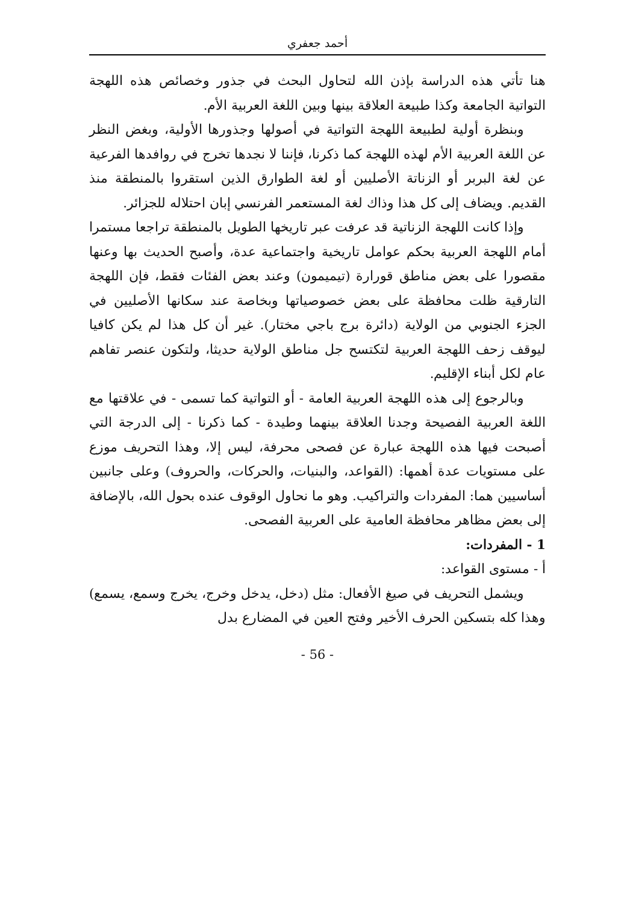أحمد جعفري
هنا تأتي هذه الدراسة بإذن الله لتحاول البحث في جذور وخصائص هذه اللهجة التواتية الجامعة وكذا طبيعة العلاقة بينها وبين اللغة العربية الأم.
وبنظرة أولية لطبيعة اللهجة التواتية في أصولها وجذورها الأولية، وبغض النظر عن اللغة العربية الأم لهذه اللهجة كما ذكرنا، فإننا لا نجدها تخرج في روافدها الفرعية عن لغة البربر أو الزناتة الأصليين أو لغة الطوارق الذين استقروا بالمنطقة منذ القديم. ويضاف إلى كل هذا وذاك لغة المستعمر الفرنسي إبان احتلاله للجزائر.
وإذا كانت اللهجة الزناتية قد عرفت عبر تاريخها الطويل بالمنطقة تراجعا مستمرا أمام اللهجة العربية بحكم عوامل تاريخية واجتماعية عدة، وأصبح الحديث بها وعنها مقصورا على بعض مناطق قورارة (تيميمون) وعند بعض الفئات فقط، فإن اللهجة التارقية ظلت محافظة على بعض خصوصياتها وبخاصة عند سكانها الأصليين في الجزء الجنوبي من الولاية (دائرة برج باجي مختار). غير أن كل هذا لم يكن كافيا ليوقف زحف اللهجة العربية لتكتسح جل مناطق الولاية حديثا، ولتكون عنصر تفاهم عام لكل أبناء الإقليم.
وبالرجوع إلى هذه اللهجة العربية العامة - أو التواتية كما تسمى - في علاقتها مع اللغة العربية الفصيحة وجدنا العلاقة بينهما وطيدة - كما ذكرنا - إلى الدرجة التي أصبحت فيها هذه اللهجة عبارة عن فصحى محرفة، ليس إلا، وهذا التحريف موزع على مستويات عدة أهمها: (القواعد، والبنيات، والحركات، والحروف) وعلى جانبين أساسيين هما: المفردات والتراكيب. وهو ما نحاول الوقوف عنده بحول الله، بالإضافة إلى بعض مظاهر محافظة العامية على العربية الفصحى.
1 - المفردات:
أ - مستوى القواعد:
ويشمل التحريف في صيغ الأفعال: مثل (دخل، يدخل وخرج، يخرج وسمع، يسمع) وهذا كله بتسكين الحرف الأخير وفتح العين في المضارع بدل
- 56 -